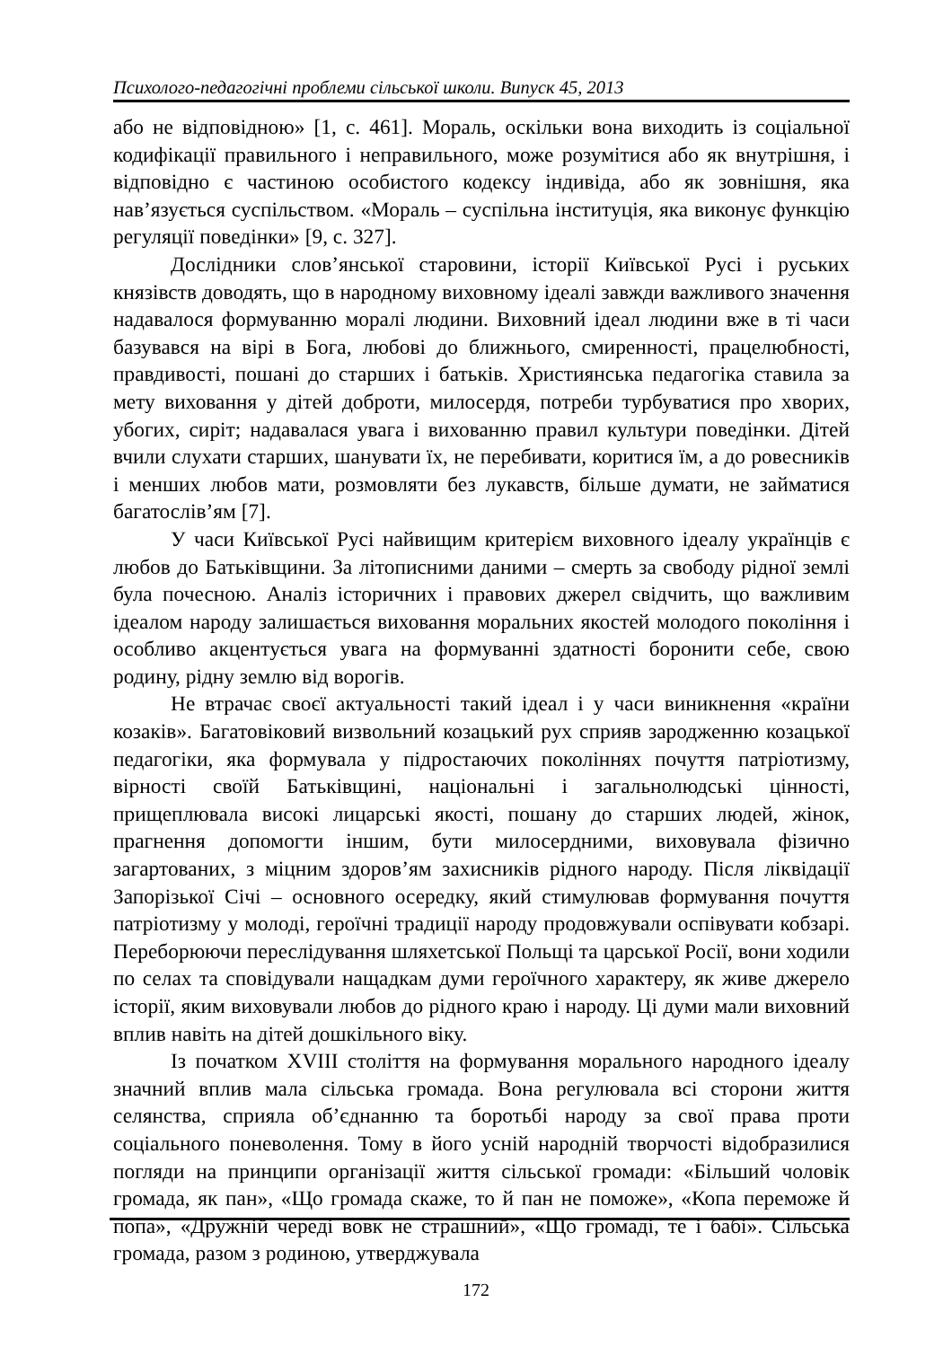Психолого-педагогічні проблеми сільської школи. Випуск 45, 2013
або не відповідною» [1, с. 461]. Мораль, оскільки вона виходить із соціальної кодифікації правильного і неправильного, може розумітися або як внутрішня, і відповідно є частиною особистого кодексу індивіда, або як зовнішня, яка нав’язується суспільством. «Мораль – суспільна інституція, яка виконує функцію регуляції поведінки» [9, с. 327].
Дослідники слов’янської старовини, історії Київської Русі і руських князівств доводять, що в народному виховному ідеалі завжди важливого значення надавалося формуванню моралі людини. Виховний ідеал людини вже в ті часи базувався на вірі в Бога, любові до ближнього, смиренності, працелюбності, правдивості, пошані до старших і батьків. Християнська педагогіка ставила за мету виховання у дітей доброти, милосердя, потреби турбуватися про хворих, убогих, сиріт; надавалася увага і вихованню правил культури поведінки. Дітей вчили слухати старших, шанувати їх, не перебивати, коритися їм, а до ровесників і менших любов мати, розмовляти без лукавств, більше думати, не займатися багатослів’ям [7].
У часи Київської Русі найвищим критерієм виховного ідеалу українців є любов до Батьківщини. За літописними даними – смерть за свободу рідної землі була почесною. Аналіз історичних і правових джерел свідчить, що важливим ідеалом народу залишається виховання моральних якостей молодого покоління і особливо акцентується увага на формуванні здатності боронити себе, свою родину, рідну землю від ворогів.
Не втрачає своєї актуальності такий ідеал і у часи виникнення «країни козаків». Багатовіковий визвольний козацький рух сприяв зародженню козацької педагогіки, яка формувала у підростаючих поколіннях почуття патріотизму, вірності своїй Батьківщині, національні і загальнолюдські цінності, прищеплювала високі лицарські якості, пошану до старших людей, жінок, прагнення допомогти іншим, бути милосердними, виховувала фізично загартованих, з міцним здоров’ям захисників рідного народу. Після ліквідації Запорізької Січі – основного осередку, який стимулював формування почуття патріотизму у молоді, героїчні традиції народу продовжували оспівувати кобзарі. Переборюючи переслідування шляхетської Польщі та царської Росії, вони ходили по селах та сповідували нащадкам думи героїчного характеру, як живе джерело історії, яким виховували любов до рідного краю і народу. Ці думи мали виховний вплив навіть на дітей дошкільного віку.
Із початком XVIII століття на формування морального народного ідеалу значний вплив мала сільська громада. Вона регулювала всі сторони життя селянства, сприяла об’єднанню та боротьбі народу за свої права проти соціального поневолення. Тому в його усній народній творчості відобразилися погляди на принципи організації життя сільської громади: «Більший чоловік громада, як пан», «Що громада скаже, то й пан не поможе», «Копа переможе й попа», «Дружній череді вовк не страшний», «Що громаді, те і бабі». Сільська громада, разом з родиною, утверджувала
172